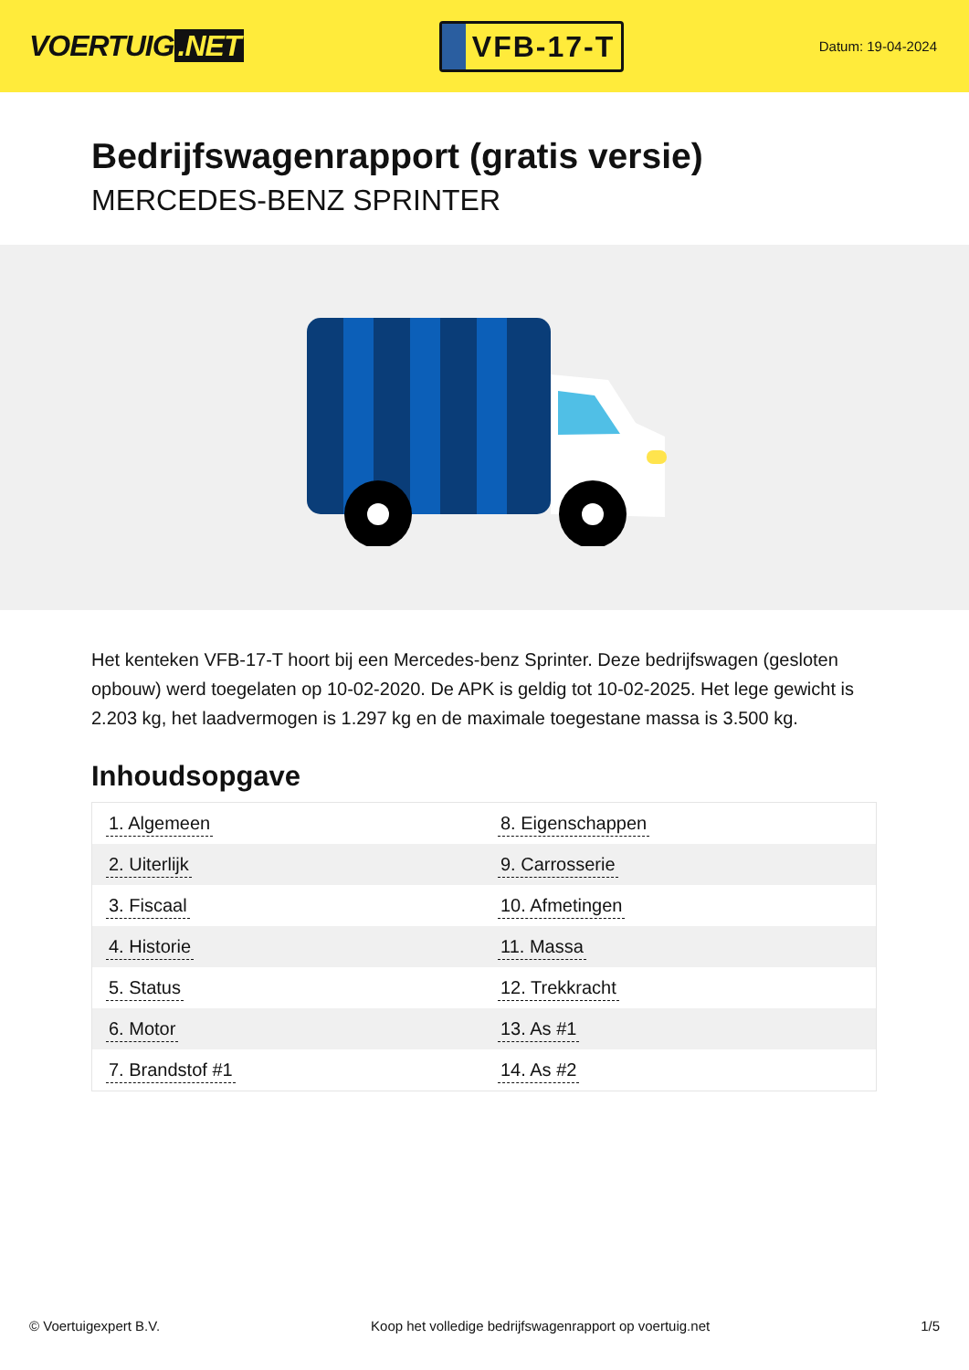VOERTUIG.NET
VFB-17-T
Datum: 19-04-2024
Bedrijfswagenrapport (gratis versie)
MERCEDES-BENZ SPRINTER
Het kenteken VFB-17-T hoort bij een Mercedes-benz Sprinter. Deze bedrijfswagen (gesloten opbouw) werd toegelaten op 10-02-2020. De APK is geldig tot 10-02-2025. Het lege gewicht is 2.203 kg, het laadvermogen is 1.297 kg en de maximale toegestane massa is 3.500 kg.
Inhoudsopgave
| 1. Algemeen | 8. Eigenschappen |
| 2. Uiterlijk | 9. Carrosserie |
| 3. Fiscaal | 10. Afmetingen |
| 4. Historie | 11. Massa |
| 5. Status | 12. Trekkracht |
| 6. Motor | 13. As #1 |
| 7. Brandstof #1 | 14. As #2 |
© Voertuigexpert B.V. Koop het volledige bedrijfswagenrapport op voertuig.net 1/5